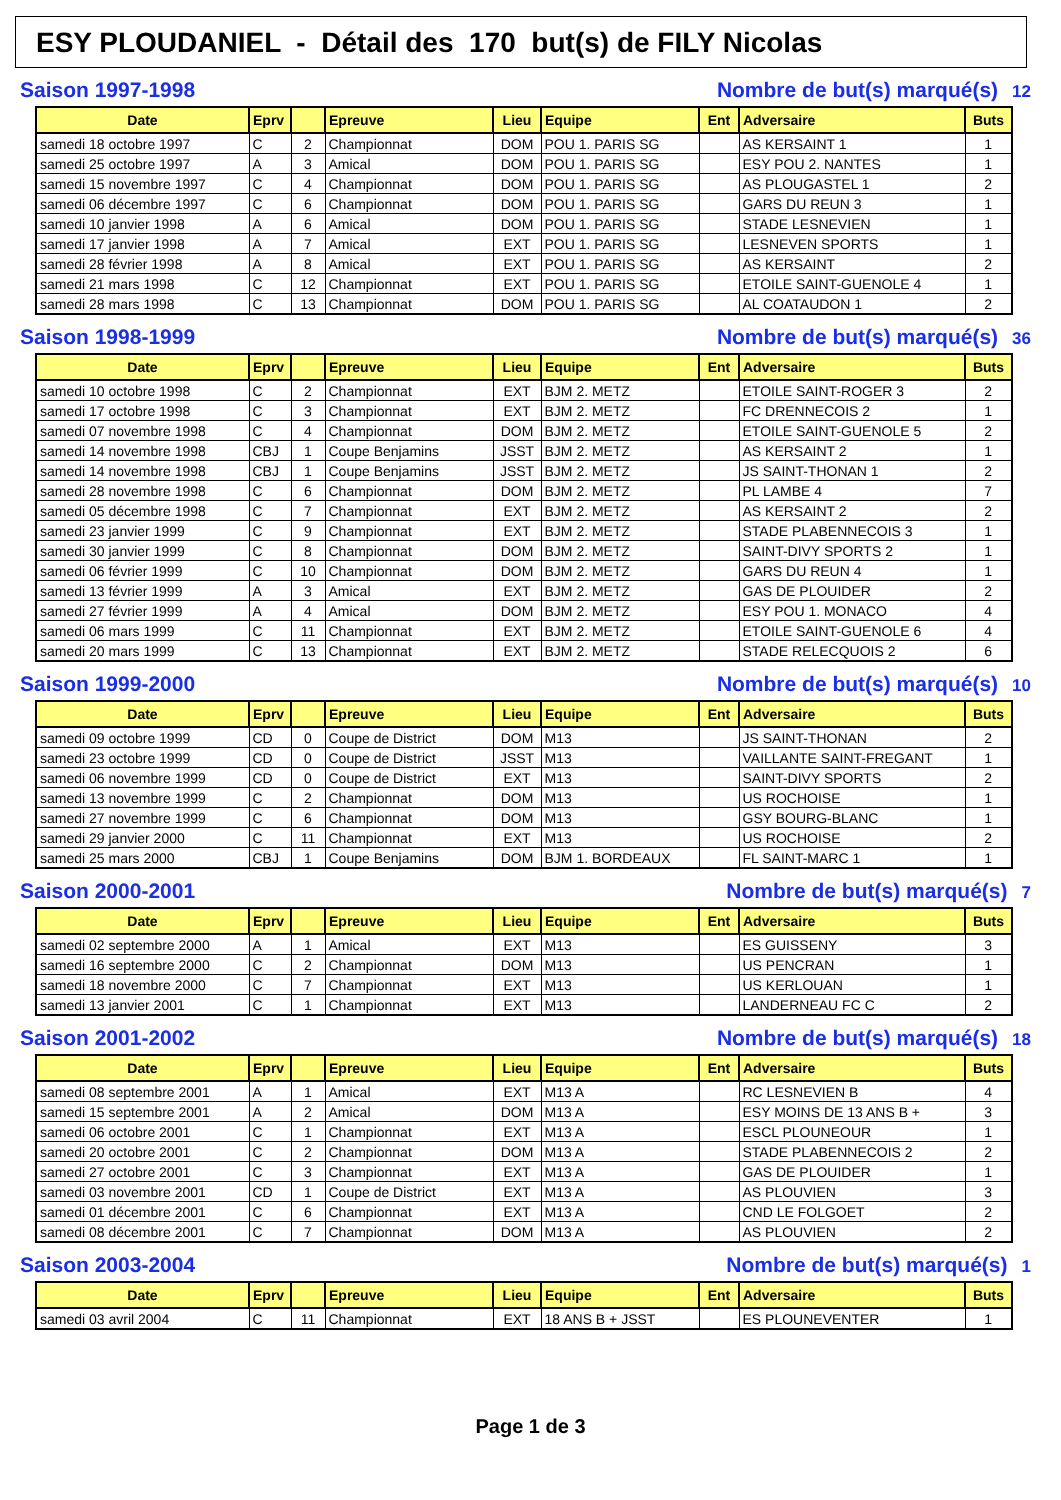ESY PLOUDANIEL - Détail des 170 but(s) de FILY Nicolas
Saison 1997-1998 Nombre de but(s) marqué(s) 12
| Date | Eprv | | Epreuve | Lieu | Equipe | Ent | Adversaire | Buts |
| --- | --- | --- | --- | --- | --- | --- | --- | --- |
| samedi 18 octobre 1997 | C | 2 | Championnat | DOM | POU 1. PARIS SG | | AS KERSAINT 1 | 1 |
| samedi 25 octobre 1997 | A | 3 | Amical | DOM | POU 1. PARIS SG | | ESY POU 2. NANTES | 1 |
| samedi 15 novembre 1997 | C | 4 | Championnat | DOM | POU 1. PARIS SG | | AS PLOUGASTEL 1 | 2 |
| samedi 06 décembre 1997 | C | 6 | Championnat | DOM | POU 1. PARIS SG | | GARS DU REUN 3 | 1 |
| samedi 10 janvier 1998 | A | 6 | Amical | DOM | POU 1. PARIS SG | | STADE LESNEVIEN | 1 |
| samedi 17 janvier 1998 | A | 7 | Amical | EXT | POU 1. PARIS SG | | LESNEVEN SPORTS | 1 |
| samedi 28 février 1998 | A | 8 | Amical | EXT | POU 1. PARIS SG | | AS KERSAINT | 2 |
| samedi 21 mars 1998 | C | 12 | Championnat | EXT | POU 1. PARIS SG | | ETOILE SAINT-GUENOLE 4 | 1 |
| samedi 28 mars 1998 | C | 13 | Championnat | DOM | POU 1. PARIS SG | | AL COATAUDON 1 | 2 |
Saison 1998-1999 Nombre de but(s) marqué(s) 36
| Date | Eprv | | Epreuve | Lieu | Equipe | Ent | Adversaire | Buts |
| --- | --- | --- | --- | --- | --- | --- | --- | --- |
| samedi 10 octobre 1998 | C | 2 | Championnat | EXT | BJM 2. METZ | | ETOILE SAINT-ROGER 3 | 2 |
| samedi 17 octobre 1998 | C | 3 | Championnat | EXT | BJM 2. METZ | | FC DRENNECOIS 2 | 1 |
| samedi 07 novembre 1998 | C | 4 | Championnat | DOM | BJM 2. METZ | | ETOILE SAINT-GUENOLE 5 | 2 |
| samedi 14 novembre 1998 | CBJ | 1 | Coupe Benjamins | JSST | BJM 2. METZ | | AS KERSAINT 2 | 1 |
| samedi 14 novembre 1998 | CBJ | 1 | Coupe Benjamins | JSST | BJM 2. METZ | | JS SAINT-THONAN 1 | 2 |
| samedi 28 novembre 1998 | C | 6 | Championnat | DOM | BJM 2. METZ | | PL LAMBE 4 | 7 |
| samedi 05 décembre 1998 | C | 7 | Championnat | EXT | BJM 2. METZ | | AS KERSAINT 2 | 2 |
| samedi 23 janvier 1999 | C | 9 | Championnat | EXT | BJM 2. METZ | | STADE PLABENNECOIS 3 | 1 |
| samedi 30 janvier 1999 | C | 8 | Championnat | DOM | BJM 2. METZ | | SAINT-DIVY SPORTS 2 | 1 |
| samedi 06 février 1999 | C | 10 | Championnat | DOM | BJM 2. METZ | | GARS DU REUN 4 | 1 |
| samedi 13 février 1999 | A | 3 | Amical | EXT | BJM 2. METZ | | GAS DE PLOUIDER | 2 |
| samedi 27 février 1999 | A | 4 | Amical | DOM | BJM 2. METZ | | ESY POU 1. MONACO | 4 |
| samedi 06 mars 1999 | C | 11 | Championnat | EXT | BJM 2. METZ | | ETOILE SAINT-GUENOLE 6 | 4 |
| samedi 20 mars 1999 | C | 13 | Championnat | EXT | BJM 2. METZ | | STADE RELECQUOIS 2 | 6 |
Saison 1999-2000 Nombre de but(s) marqué(s) 10
| Date | Eprv | | Epreuve | Lieu | Equipe | Ent | Adversaire | Buts |
| --- | --- | --- | --- | --- | --- | --- | --- | --- |
| samedi 09 octobre 1999 | CD | 0 | Coupe de District | DOM | M13 | | JS SAINT-THONAN | 2 |
| samedi 23 octobre 1999 | CD | 0 | Coupe de District | JSST | M13 | | VAILLANTE SAINT-FREGANT | 1 |
| samedi 06 novembre 1999 | CD | 0 | Coupe de District | EXT | M13 | | SAINT-DIVY SPORTS | 2 |
| samedi 13 novembre 1999 | C | 2 | Championnat | DOM | M13 | | US ROCHOISE | 1 |
| samedi 27 novembre 1999 | C | 6 | Championnat | DOM | M13 | | GSY BOURG-BLANC | 1 |
| samedi 29 janvier 2000 | C | 11 | Championnat | EXT | M13 | | US ROCHOISE | 2 |
| samedi 25 mars 2000 | CBJ | 1 | Coupe Benjamins | DOM | BJM 1. BORDEAUX | | FL SAINT-MARC 1 | 1 |
Saison 2000-2001 Nombre de but(s) marqué(s) 7
| Date | Eprv | | Epreuve | Lieu | Equipe | Ent | Adversaire | Buts |
| --- | --- | --- | --- | --- | --- | --- | --- | --- |
| samedi 02 septembre 2000 | A | 1 | Amical | EXT | M13 | | ES GUISSENY | 3 |
| samedi 16 septembre 2000 | C | 2 | Championnat | DOM | M13 | | US PENCRAN | 1 |
| samedi 18 novembre 2000 | C | 7 | Championnat | EXT | M13 | | US KERLOUAN | 1 |
| samedi 13 janvier 2001 | C | 1 | Championnat | EXT | M13 | | LANDERNEAU FC C | 2 |
Saison 2001-2002 Nombre de but(s) marqué(s) 18
| Date | Eprv | | Epreuve | Lieu | Equipe | Ent | Adversaire | Buts |
| --- | --- | --- | --- | --- | --- | --- | --- | --- |
| samedi 08 septembre 2001 | A | 1 | Amical | EXT | M13 A | | RC LESNEVIEN B | 4 |
| samedi 15 septembre 2001 | A | 2 | Amical | DOM | M13 A | | ESY MOINS DE 13 ANS B + | 3 |
| samedi 06 octobre 2001 | C | 1 | Championnat | EXT | M13 A | | ESCL PLOUNEOUR | 1 |
| samedi 20 octobre 2001 | C | 2 | Championnat | DOM | M13 A | | STADE PLABENNECOIS 2 | 2 |
| samedi 27 octobre 2001 | C | 3 | Championnat | EXT | M13 A | | GAS DE PLOUIDER | 1 |
| samedi 03 novembre 2001 | CD | 1 | Coupe de District | EXT | M13 A | | AS PLOUVIEN | 3 |
| samedi 01 décembre 2001 | C | 6 | Championnat | EXT | M13 A | | CND LE FOLGOET | 2 |
| samedi 08 décembre 2001 | C | 7 | Championnat | DOM | M13 A | | AS PLOUVIEN | 2 |
Saison 2003-2004 Nombre de but(s) marqué(s) 1
| Date | Eprv | | Epreuve | Lieu | Equipe | Ent | Adversaire | Buts |
| --- | --- | --- | --- | --- | --- | --- | --- | --- |
| samedi 03 avril 2004 | C | 11 | Championnat | EXT | 18 ANS B + JSST | | ES PLOUNEVENTER | 1 |
Page 1 de 3